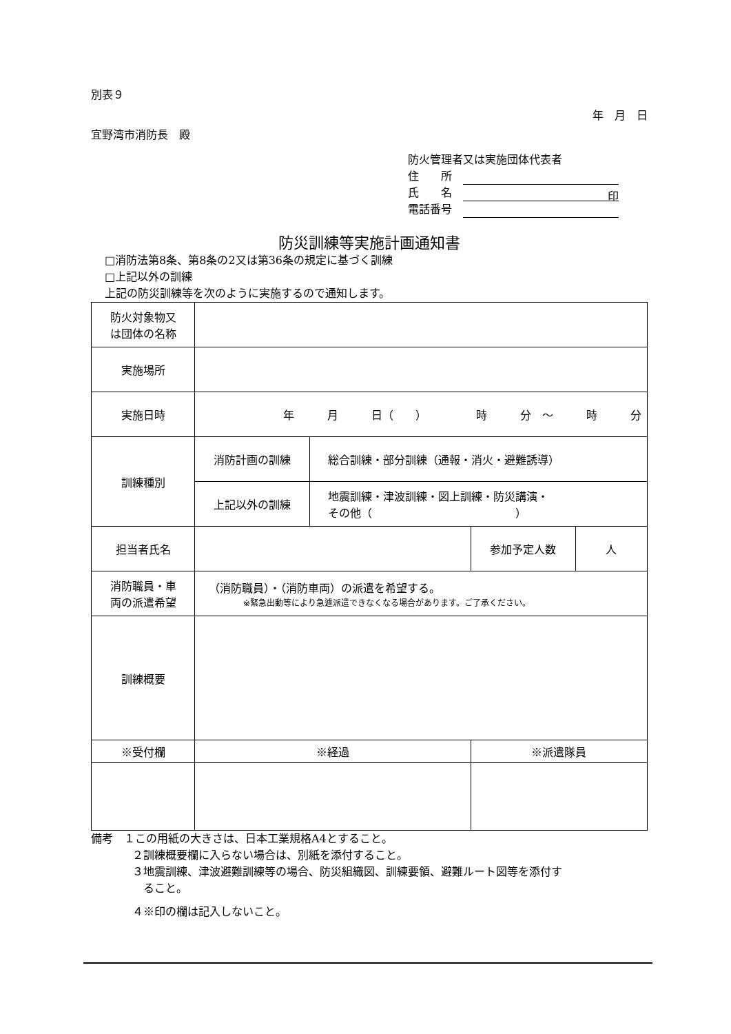別表９
年　月　日
宜野湾市消防長　殿
防火管理者又は実施団体代表者
住　　所　
氏　　名　印
電話番号　
防災訓練等実施計画通知書
□消防法第8条、第8条の2又は第36条の規定に基づく訓練
□上記以外の訓練
上記の防災訓練等を次のように実施するので通知します。
| 防火対象物又 は団体の名称 | | | | |
| 実施場所 | | | | |
| 実施日時 | 年 月 日（ ） 時 分 ～ 時 分 | | | |
| 訓練種別 | 消防計画の訓練 | 総合訓練・部分訓練（通報・消火・避難誘導） | | |
| | 上記以外の訓練 | 地震訓練・津波訓練・図上訓練・防災講演・ その他（ ） | | |
| 担当者氏名 | | | 参加予定人数 | 人 |
| 消防職員・車 両の派遣希望 | （消防職員）・（消防車両）の派遣を希望する。 ※緊急出動等により急遽派遣できなくなる場合があります。ご了承ください。 | | | |
| 訓練概要 | | | | |
| ※受付欄 | ※経過 | | ※派遣隊員 | |
備考　１この用紙の大きさは、日本工業規格A4とすること。
２訓練概要欄に入らない場合は、別紙を添付すること。
３地震訓練、津波避難訓練等の場合、防災組織図、訓練要領、避難ルート図等を添付す
　ること。
４※印の欄は記入しないこと。